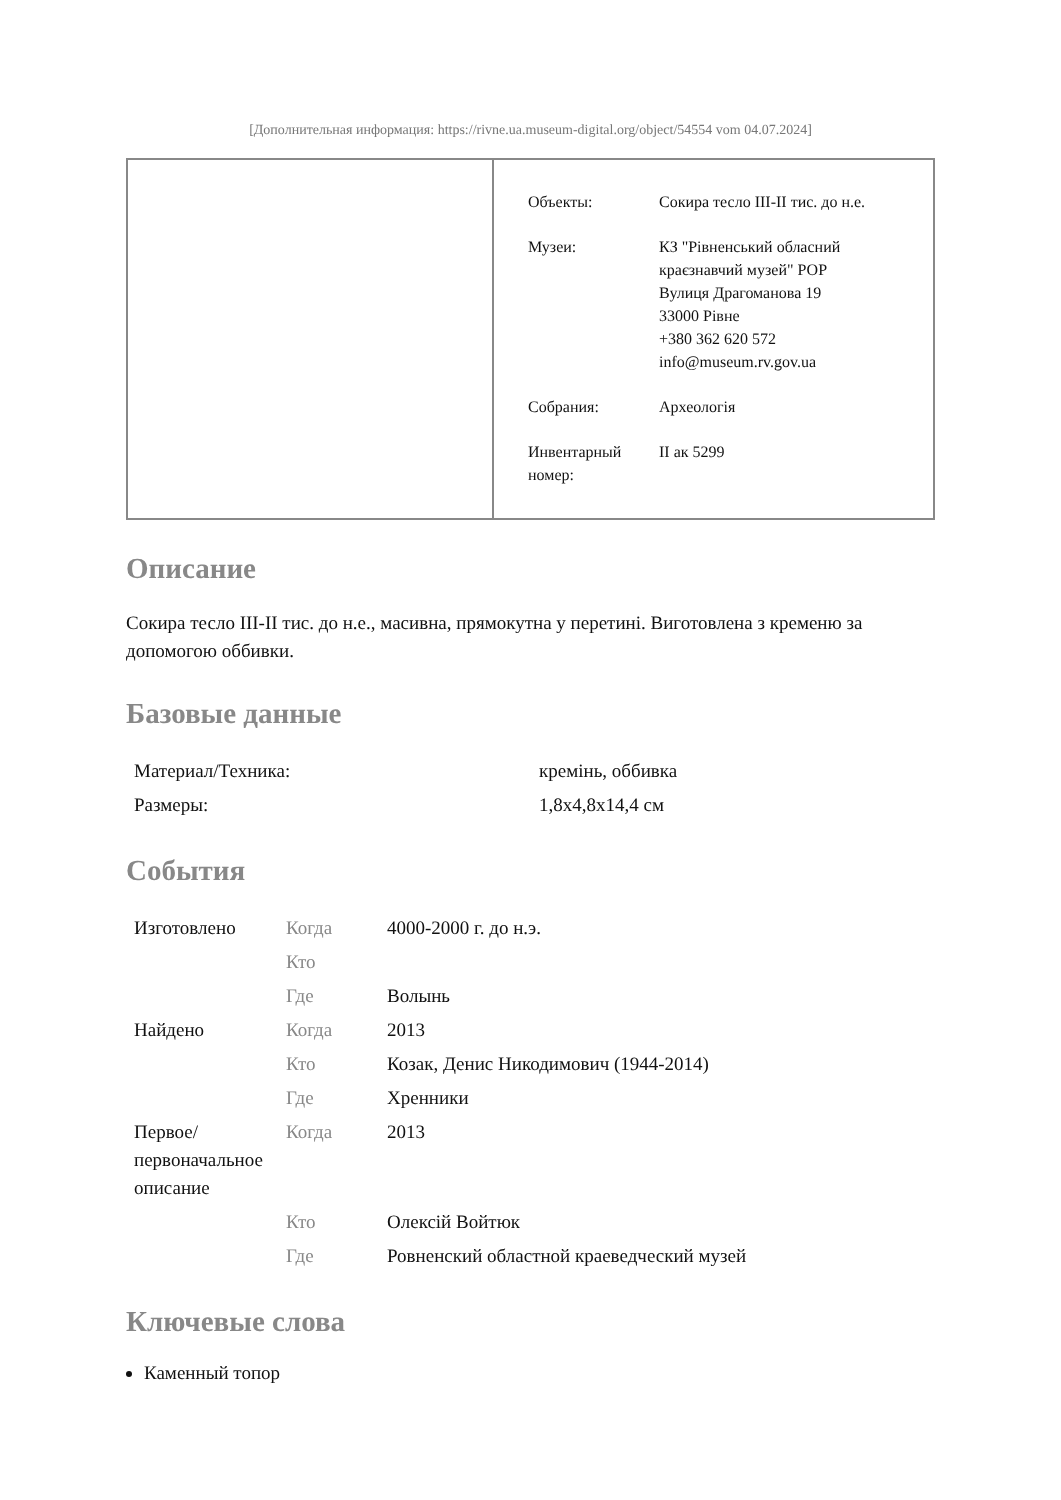[Дополнительная информация: https://rivne.ua.museum-digital.org/object/54554 vom 04.07.2024]
| Объекты: | Сокира тесло III-II тис. до н.е. |
| Музеи: | КЗ "Рівненський обласний краєзнавчий музей" РОР Вулиця Драгоманова 19 33000 Рівне +380 362 620 572 info@museum.rv.gov.ua |
| Собрания: | Археологія |
| Инвентарный номер: | II ак 5299 |
Описание
Сокира тесло III-II тис. до н.е., масивна, прямокутна у перетині. Виготовлена з кременю за допомогою оббивки.
Базовые данные
| Материал/Техника: | кремінь, оббивка |
| Размеры: | 1,8x4,8x14,4 см |
События
| Изготовлено | Когда | 4000-2000 г. до н.э. |
| | Кто | |
| | Где | Волынь |
| Найдено | Когда | 2013 |
| | Кто | Козак, Денис Никодимович (1944-2014) |
| | Где | Хренники |
| Первое/ первоначальное описание | Когда | 2013 |
| | Кто | Олексій Войтюк |
| | Где | Ровненский областной краеведческий музей |
Ключевые слова
Каменный топор